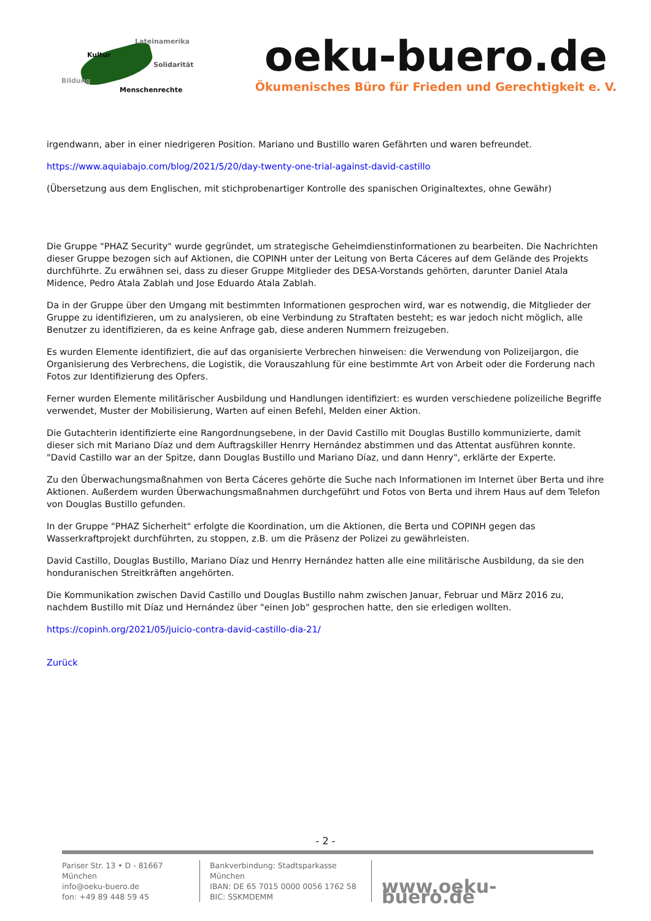Lateinamerika
Kultur
Solidarität
Bildung
Menschenrechte
oeku-buero.de
Ökumenisches Büro für Frieden und Gerechtigkeit e. V.
irgendwann, aber in einer niedrigeren Position. Mariano und Bustillo waren Gefährten und waren befreundet.
https://www.aquiabajo.com/blog/2021/5/20/day-twenty-one-trial-against-david-castillo
(Übersetzung aus dem Englischen, mit stichprobenartiger Kontrolle des spanischen Originaltextes, ohne Gewähr)
Die Gruppe "PHAZ Security" wurde gegründet, um strategische Geheimdienstinformationen zu bearbeiten. Die Nachrichten dieser Gruppe bezogen sich auf Aktionen, die COPINH unter der Leitung von Berta Cáceres auf dem Gelände des Projekts durchführte. Zu erwähnen sei, dass zu dieser Gruppe Mitglieder des DESA-Vorstands gehörten, darunter Daniel Atala Midence, Pedro Atala Zablah und Jose Eduardo Atala Zablah.
Da in der Gruppe über den Umgang mit bestimmten Informationen gesprochen wird, war es notwendig, die Mitglieder der Gruppe zu identifizieren, um zu analysieren, ob eine Verbindung zu Straftaten besteht; es war jedoch nicht möglich, alle Benutzer zu identifizieren, da es keine Anfrage gab, diese anderen Nummern freizugeben.
Es wurden Elemente identifiziert, die auf das organisierte Verbrechen hinweisen: die Verwendung von Polizeijargon, die Organisierung des Verbrechens, die Logistik, die Vorauszahlung für eine bestimmte Art von Arbeit oder die Forderung nach Fotos zur Identifizierung des Opfers.
Ferner wurden Elemente militärischer Ausbildung und Handlungen identifiziert: es wurden verschiedene polizeiliche Begriffe verwendet, Muster der Mobilisierung, Warten auf einen Befehl, Melden einer Aktion.
Die Gutachterin identifizierte eine Rangordnungsebene, in der David Castillo mit Douglas Bustillo kommunizierte, damit dieser sich mit Mariano Díaz und dem Auftragskiller Henrry Hernández abstimmen und das Attentat ausführen konnte. "David Castillo war an der Spitze, dann Douglas Bustillo und Mariano Díaz, und dann Henry", erklärte der Experte.
Zu den Überwachungsmaßnahmen von Berta Cáceres gehörte die Suche nach Informationen im Internet über Berta und ihre Aktionen. Außerdem wurden Überwachungsmaßnahmen durchgeführt und Fotos von Berta und ihrem Haus auf dem Telefon von Douglas Bustillo gefunden.
In der Gruppe "PHAZ Sicherheit" erfolgte die Koordination, um die Aktionen, die Berta und COPINH gegen das Wasserkraftprojekt durchführten, zu stoppen, z.B. um die Präsenz der Polizei zu gewährleisten.
David Castillo, Douglas Bustillo, Mariano Díaz und Henrry Hernández hatten alle eine militärische Ausbildung, da sie den honduranischen Streitkräften angehörten.
Die Kommunikation zwischen David Castillo und Douglas Bustillo nahm zwischen Januar, Februar und März 2016 zu, nachdem Bustillo mit Díaz und Hernández über "einen Job" gesprochen hatte, den sie erledigen wollten.
https://copinh.org/2021/05/juicio-contra-david-castillo-dia-21/
Zurück
- 2 -
Pariser Str. 13 • D - 81667 München
info@oeku-buero.de
fon: +49 89 448 59 45
Bankverbindung: Stadtsparkasse München
IBAN: DE 65 7015 0000 0056 1762 58
BIC: SSKMDEMM
www.oeku-buero.de